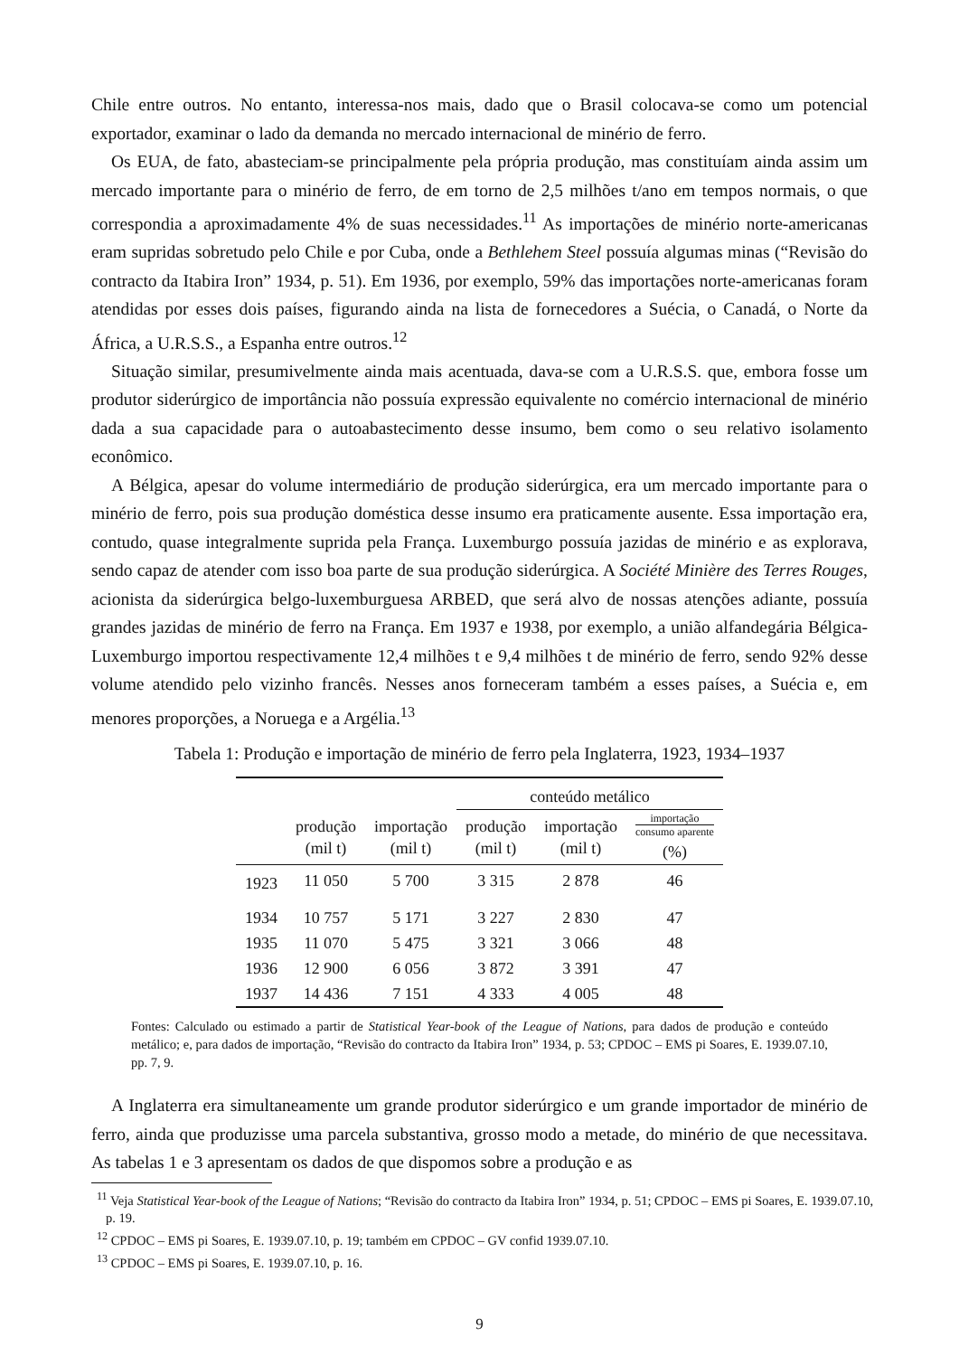Chile entre outros. No entanto, interessa-nos mais, dado que o Brasil colocava-se como um potencial exportador, examinar o lado da demanda no mercado internacional de minério de ferro.
Os EUA, de fato, abasteciam-se principalmente pela própria produção, mas constituíam ainda assim um mercado importante para o minério de ferro, de em torno de 2,5 milhões t/ano em tempos normais, o que correspondia a aproximadamente 4% de suas necessidades.<sup>11</sup> As importações de minério norte-americanas eram supridas sobretudo pelo Chile e por Cuba, onde a Bethlehem Steel possuía algumas minas (“Revisão do contracto da Itabira Iron” 1934, p. 51). Em 1936, por exemplo, 59% das importações norte-americanas foram atendidas por esses dois países, figurando ainda na lista de fornecedores a Suécia, o Canadá, o Norte da África, a U.R.S.S., a Espanha entre outros.<sup>12</sup>
Situação similar, presumivelmente ainda mais acentuada, dava-se com a U.R.S.S. que, embora fosse um produtor siderúrgico de importância não possuía expressão equivalente no comércio internacional de minério dada a sua capacidade para o autoabastecimento desse insumo, bem como o seu relativo isolamento econômico.
A Bélgica, apesar do volume intermediário de produção siderúrgica, era um mercado importante para o minério de ferro, pois sua produção doméstica desse insumo era praticamente ausente. Essa importação era, contudo, quase integralmente suprida pela França. Luxemburgo possuía jazidas de minério e as explorava, sendo capaz de atender com isso boa parte de sua produção siderúrgica. A Société Minière des Terres Rouges, acionista da siderúrgica belgo-luxemburguesa ARBED, que será alvo de nossas atenções adiante, possuía grandes jazidas de minério de ferro na França. Em 1937 e 1938, por exemplo, a união alfandegária Bélgica-Luxemburgo importou respectivamente 12,4 milhões t e 9,4 milhões t de minério de ferro, sendo 92% desse volume atendido pelo vizinho francês. Nesses anos forneceram também a esses países, a Suécia e, em menores proporções, a Noruega e a Argélia.<sup>13</sup>
Tabela 1: Produção e importação de minério de ferro pela Inglaterra, 1923, 1934–1937
| | | | conteúdo metálico | | |
| --- | --- | --- | --- | --- | --- |
| | produção (mil t) | importação (mil t) | produção (mil t) | importação (mil t) | importação consumo aparente (%) |
| 1923 | 11 050 | 5 700 | 3 315 | 2 878 | 46 |
| 1934 | 10 757 | 5 171 | 3 227 | 2 830 | 47 |
| 1935 | 11 070 | 5 475 | 3 321 | 3 066 | 48 |
| 1936 | 12 900 | 6 056 | 3 872 | 3 391 | 47 |
| 1937 | 14 436 | 7 151 | 4 333 | 4 005 | 48 |
Fontes: Calculado ou estimado a partir de Statistical Year-book of the League of Nations, para dados de produção e conteúdo metálico; e, para dados de importação, “Revisão do contracto da Itabira Iron” 1934, p. 53; CPDOC – EMS pi Soares, E. 1939.07.10, pp. 7, 9.
A Inglaterra era simultaneamente um grande produtor siderúrgico e um grande importador de minério de ferro, ainda que produzisse uma parcela substantiva, grosso modo a metade, do minério de que necessitava. As tabelas 1 e 3 apresentam os dados de que dispomos sobre a produção e as
<sup>11</sup> Veja Statistical Year-book of the League of Nations; “Revisão do contracto da Itabira Iron” 1934, p. 51; CPDOC – EMS pi Soares, E. 1939.07.10, p. 19.
<sup>12</sup> CPDOC – EMS pi Soares, E. 1939.07.10, p. 19; também em CPDOC – GV confid 1939.07.10.
<sup>13</sup> CPDOC – EMS pi Soares, E. 1939.07.10, p. 16.
9